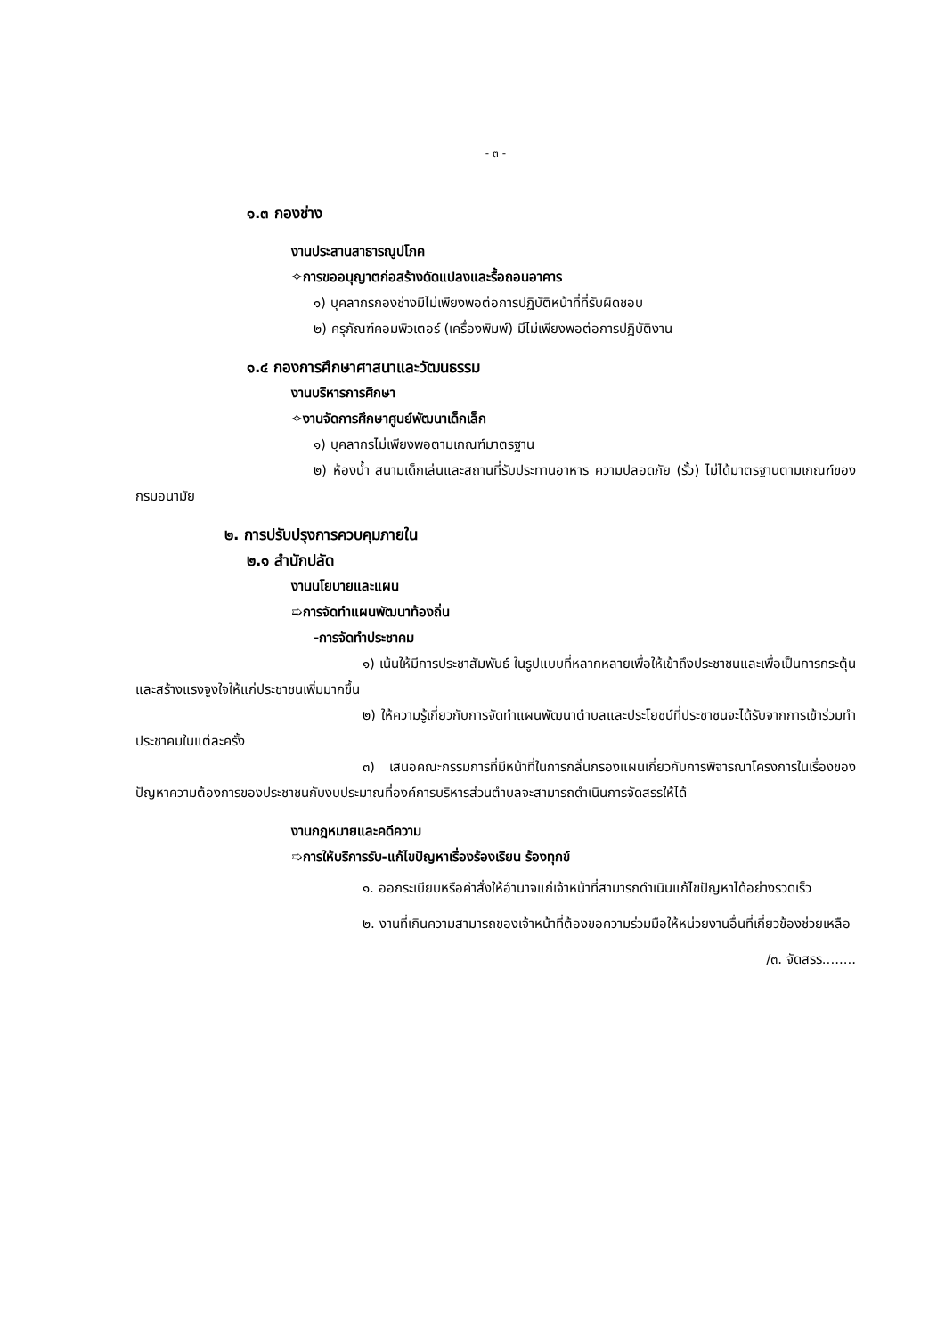- ๓ -
๑.๓ กองช่าง
งานประสานสาธารณูปโภค
✧การขออนุญาตก่อสร้างดัดแปลงและรื้อถอนอาคาร
๑) บุคลากรกองช่างมีไม่เพียงพอต่อการปฏิบัติหน้าที่ที่รับผิดชอบ
๒) ครุภัณฑ์คอมพิวเตอร์ (เครื่องพิมพ์) มีไม่เพียงพอต่อการปฏิบัติงาน
๑.๔ กองการศึกษาศาสนาและวัฒนธรรม
งานบริหารการศึกษา
✧งานจัดการศึกษาศูนย์พัฒนาเด็กเล็ก
๑) บุคลากรไม่เพียงพอตามเกณฑ์มาตรฐาน
๒) ห้องน้ำ สนามเด็กเล่นและสถานที่รับประทานอาหาร ความปลอดภัย (รั้ว) ไม่ได้มาตรฐานตามเกณฑ์ของกรมอนามัย
๒. การปรับปรุงการควบคุมภายใน
๒.๑ สำนักปลัด
งานนโยบายและแผน
➯การจัดทำแผนพัฒนาท้องถิ่น
-การจัดทำประชาคม
๑) เน้นให้มีการประชาสัมพันธ์ ในรูปแบบที่หลากหลายเพื่อให้เข้าถึงประชาชนและเพื่อเป็นการกระตุ้นและสร้างแรงจูงใจให้แก่ประชาชนเพิ่มมากขึ้น
๒) ให้ความรู้เกี่ยวกับการจัดทำแผนพัฒนาตำบลและประโยชน์ที่ประชาชนจะได้รับจากการเข้าร่วมทำประชาคมในแต่ละครั้ง
๓) เสนอคณะกรรมการที่มีหน้าที่ในการกลั่นกรองแผนเกี่ยวกับการพิจารณาโครงการในเรื่องของปัญหาความต้องการของประชาชนกับงบประมาณที่องค์การบริหารส่วนตำบลจะสามารถดำเนินการจัดสรรให้ได้
งานกฎหมายและคดีความ
➯การให้บริการรับ-แก้ไขปัญหาเรื่องร้องเรียน ร้องทุกข์
๑. ออกระเบียบหรือคำสั่งให้อำนาจแก่เจ้าหน้าที่สามารถดำเนินแก้ไขปัญหาได้อย่างรวดเร็ว
๒. งานที่เกินความสามารถของเจ้าหน้าที่ต้องขอความร่วมมือให้หน่วยงานอื่นที่เกี่ยวข้องช่วยเหลือ
/๓. จัดสรร........